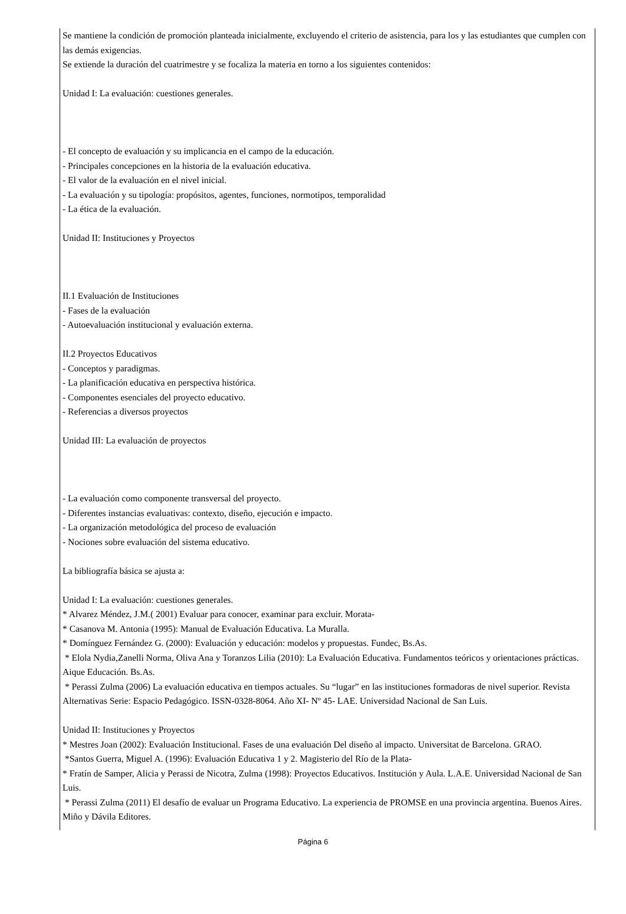Se mantiene la condición de promoción planteada inicialmente, excluyendo el criterio de asistencia, para los y las estudiantes que cumplen con las demás exigencias.
Se extiende la duración del cuatrimestre y se focaliza la materia en torno a los siguientes contenidos:
Unidad I: La evaluación: cuestiones generales.
- El concepto de evaluación y su implicancia en el campo de la educación.
- Principales concepciones en la historia de la evaluación educativa.
- El valor de la evaluación en el nivel inicial.
- La evaluación y su tipología: propósitos, agentes, funciones, normotipos, temporalidad
- La ética de la evaluación.
Unidad II: Instituciones y Proyectos
II.1 Evaluación de Instituciones
- Fases de la evaluación
- Autoevaluación institucional y evaluación externa.
II.2 Proyectos Educativos
- Conceptos y paradigmas.
- La planificación educativa en perspectiva histórica.
- Componentes esenciales del proyecto educativo.
- Referencias a diversos proyectos
Unidad III: La evaluación de proyectos
- La evaluación como componente transversal del proyecto.
- Diferentes instancias evaluativas: contexto, diseño, ejecución e impacto.
- La organización metodológica del proceso de evaluación
- Nociones sobre evaluación del sistema educativo.
La bibliografía básica se ajusta a:
Unidad I: La evaluación: cuestiones generales.
* Alvarez Méndez, J.M.( 2001) Evaluar para conocer, examinar para excluir. Morata-
* Casanova M. Antonia (1995): Manual de Evaluación Educativa. La Muralla.
* Domínguez Fernández G. (2000): Evaluación y educación: modelos y propuestas. Fundec, Bs.As.
* Elola Nydia,Zanelli Norma, Oliva Ana y Toranzos Lilia (2010): La Evaluación Educativa. Fundamentos teóricos y orientaciones prácticas. Aique Educación. Bs.As.
* Perassi Zulma (2006) La evaluación educativa en tiempos actuales. Su “lugar” en las instituciones formadoras de nivel superior. Revista Alternativas Serie: Espacio Pedagógico. ISSN-0328-8064. Año XI- Nº 45- LAE. Universidad Nacional de San Luis.
Unidad II: Instituciones y Proyectos
* Mestres Joan (2002): Evaluación Institucional. Fases de una evaluación Del diseño al impacto. Universitat de Barcelona. GRAO.
*Santos Guerra, Miguel A. (1996): Evaluación Educativa 1 y 2. Magisterio del Río de la Plata-
* Fratín de Samper, Alicia y Perassi de Nicotra, Zulma (1998): Proyectos Educativos. Institución y Aula. L.A.E. Universidad Nacional de San Luis.
* Perassi Zulma (2011) El desafío de evaluar un Programa Educativo. La experiencia de PROMSE en una provincia argentina. Buenos Aires. Miño y Dávila Editores.
Página 6